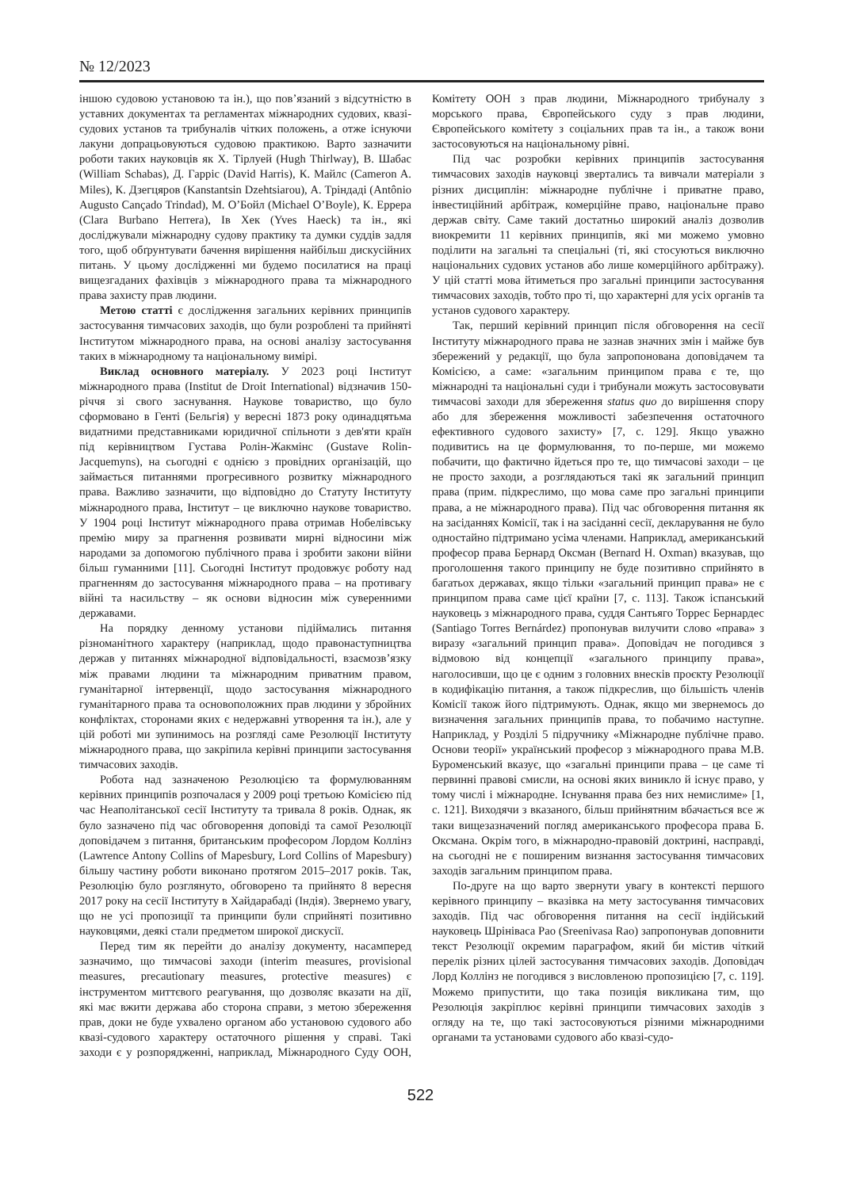№ 12/2023
іншою судовою установою та ін.), що пов’язаний з відсутністю в уставних документах та регламентах міжнародних судових, квазі-судових установ та трибуналів чітких положень, а отже існуючи лакуни допрацьовуються судовою практикою. Варто зазначити роботи таких науковців як Х. Тірлуей (Hugh Thirlway), В. Шабас (William Schabas), Д. Гарріс (David Harris), К. Майлс (Cameron A. Miles), К. Дзегцяров (Kanstantsin Dzehtsiarou), А. Тріндаді (Antônio Augusto Cançado Trindad), М. О’Бойл (Michael O’Boyle), К. Еррера (Clara Burbano Herrera), Ів Хек (Yves Haeck) та ін., які досліджували міжнародну судову практику та думки суддів задля того, щоб обґрунтувати бачення вирішення найбільш дискусійних питань. У цьому дослідженні ми будемо посилатися на праці вищезгаданих фахівців з міжнародного права та міжнародного права захисту прав людини.
Метою статті є дослідження загальних керівних принципів застосування тимчасових заходів, що були розроблені та прийняті Інститутом міжнародного права, на основі аналізу застосування таких в міжнародному та національному вимірі.
Виклад основного матеріалу. У 2023 році Інститут міжнародного права (Institut de Droit International) відзначив 150-річчя зі свого заснування. Наукове товариство, що було сформовано в Генті (Бельгія) у вересні 1873 року одинадцятьма видатними представниками юридичної спільноти з дев'яти країн під керівництвом Густава Ролін-Жакмінс (Gustave Rolin-Jacquemyns), на сьогодні є однією з провідних організацій, що займається питаннями прогресивного розвитку міжнародного права. Важливо зазначити, що відповідно до Статуту Інституту міжнародного права, Інститут – це виключно наукове товариство. У 1904 році Інститут міжнародного права отримав Нобелівську премію миру за прагнення розвивати мирні відносини між народами за допомогою публічного права і зробити закони війни більш гуманними [11]. Сьогодні Інститут продовжує роботу над прагненням до застосування міжнародного права – на противагу війні та насильству – як основи відносин між суверенними державами.
На порядку денному установи підіймались питання різноманітного характеру (наприклад, щодо правонаступництва держав у питаннях міжнародної відповідальності, взаємозв’язку між правами людини та міжнародним приватним правом, гуманітарної інтервенції, щодо застосування міжнародного гуманітарного права та основоположних прав людини у збройних конфліктах, сторонами яких є недержавні утворення та ін.), але у цій роботі ми зупинимось на розгляді саме Резолюції Інституту міжнародного права, що закріпила керівні принципи застосування тимчасових заходів.
Робота над зазначеною Резолюцією та формулюванням керівних принципів розпочалася у 2009 році третьою Комісією під час Неаполітанської сесії Інституту та тривала 8 років. Однак, як було зазначено під час обговорення доповіді та самої Резолюції доповідачем з питання, британським професором Лордом Коллінз (Lawrence Antony Collins of Mapesbury, Lord Collins of Mapesbury) більшу частину роботи виконано протягом 2015–2017 років. Так, Резолюцію було розглянуто, обговорено та прийнято 8 вересня 2017 року на сесії Інституту в Хайдарабаді (Індія). Звернемо увагу, що не усі пропозиції та принципи були сприйняті позитивно науковцями, деякі стали предметом широкої дискусії.
Перед тим як перейти до аналізу документу, насамперед зазначимо, що тимчасові заходи (interim measures, provisional measures, precautionary measures, protective measures) є інструментом миттєвого реагування, що дозволяє вказати на дії, які має вжити держава або сторона справи, з метою збереження прав, доки не буде ухвалено органом або установою судового або квазі-судового характеру остаточного рішення у справі. Такі заходи є у розпорядженні, наприклад, Міжнародного Суду ООН, Комітету ООН з прав людини, Міжнародного трибуналу з морського права, Європейського суду з прав людини, Європейського комітету з соціальних прав та ін., а також вони застосовуються на національному рівні.
Під час розробки керівних принципів застосування тимчасових заходів науковці звертались та вивчали матеріали з різних дисциплін: міжнародне публічне і приватне право, інвестиційний арбітраж, комерційне право, національне право держав світу. Саме такий достатньо широкий аналіз дозволив виокремити 11 керівних принципів, які ми можемо умовно поділити на загальні та спеціальні (ті, які стосуються виключно національних судових установ або лише комерційного арбітражу). У цій статті мова йтиметься про загальні принципи застосування тимчасових заходів, тобто про ті, що характерні для усіх органів та установ судового характеру.
Так, перший керівний принцип після обговорення на сесії Інституту міжнародного права не зазнав значних змін і майже був збережений у редакції, що була запропонована доповідачем та Комісією, а саме: «загальним принципом права є те, що міжнародні та національні суди і трибунали можуть застосовувати тимчасові заходи для збереження status quo до вирішення спору або для збереження можливості забезпечення остаточного ефективного судового захисту» [7, с. 129]. Якщо уважно подивитись на це формулювання, то по-перше, ми можемо побачити, що фактично йдеться про те, що тимчасові заходи – це не просто заходи, а розглядаються такі як загальний принцип права (прим. підкреслимо, що мова саме про загальні принципи права, а не міжнародного права). Під час обговорення питання як на засіданнях Комісії, так і на засіданні сесії, декларування не було одностайно підтримано усіма членами. Наприклад, американський професор права Бернард Оксман (Bernard H. Oxman) вказував, що проголошення такого принципу не буде позитивно сприйнято в багатьох державах, якщо тільки «загальний принцип права» не є принципом права саме цієї країни [7, с. 113]. Також іспанський науковець з міжнародного права, суддя Сантьяго Торрес Бернардес (Santiago Torres Bernárdez) пропонував вилучити слово «права» з виразу «загальний принцип права». Доповідач не погодився з відмовою від концепції «загального принципу права», наголосивши, що це є одним з головних внесків проєкту Резолюції в кодифікацію питання, а також підкреслив, що більшість членів Комісії також його підтримують. Однак, якщо ми звернемось до визначення загальних принципів права, то побачимо наступне. Наприклад, у Розділі 5 підручнику «Міжнародне публічне право. Основи теорії» український професор з міжнародного права М.В. Буроменський вказує, що «загальні принципи права – це саме ті первинні правові смисли, на основі яких виникло й існує право, у тому числі і міжнародне. Існування права без них немислиме» [1, с. 121]. Виходячи з вказаного, більш прийнятним вбачається все ж таки вищезазначений погляд американського професора права Б. Оксмана. Окрім того, в міжнародно-правовій доктрині, насправді, на сьогодні не є поширеним визнання застосування тимчасових заходів загальним принципом права.
По-друге на що варто звернути увагу в контексті першого керівного принципу – вказівка на мету застосування тимчасових заходів. Під час обговорення питання на сесії індійський науковець Шрініваса Рао (Sreenivasa Rao) запропонував доповнити текст Резолюції окремим параграфом, який би містив чіткий перелік різних цілей застосування тимчасових заходів. Доповідач Лорд Коллінз не погодився з висловленою пропозицією [7, с. 119]. Можемо припустити, що така позиція викликана тим, що Резолюція закріплює керівні принципи тимчасових заходів з огляду на те, що такі застосовуються різними міжнародними органами та установами судового або квазі-судо-
522